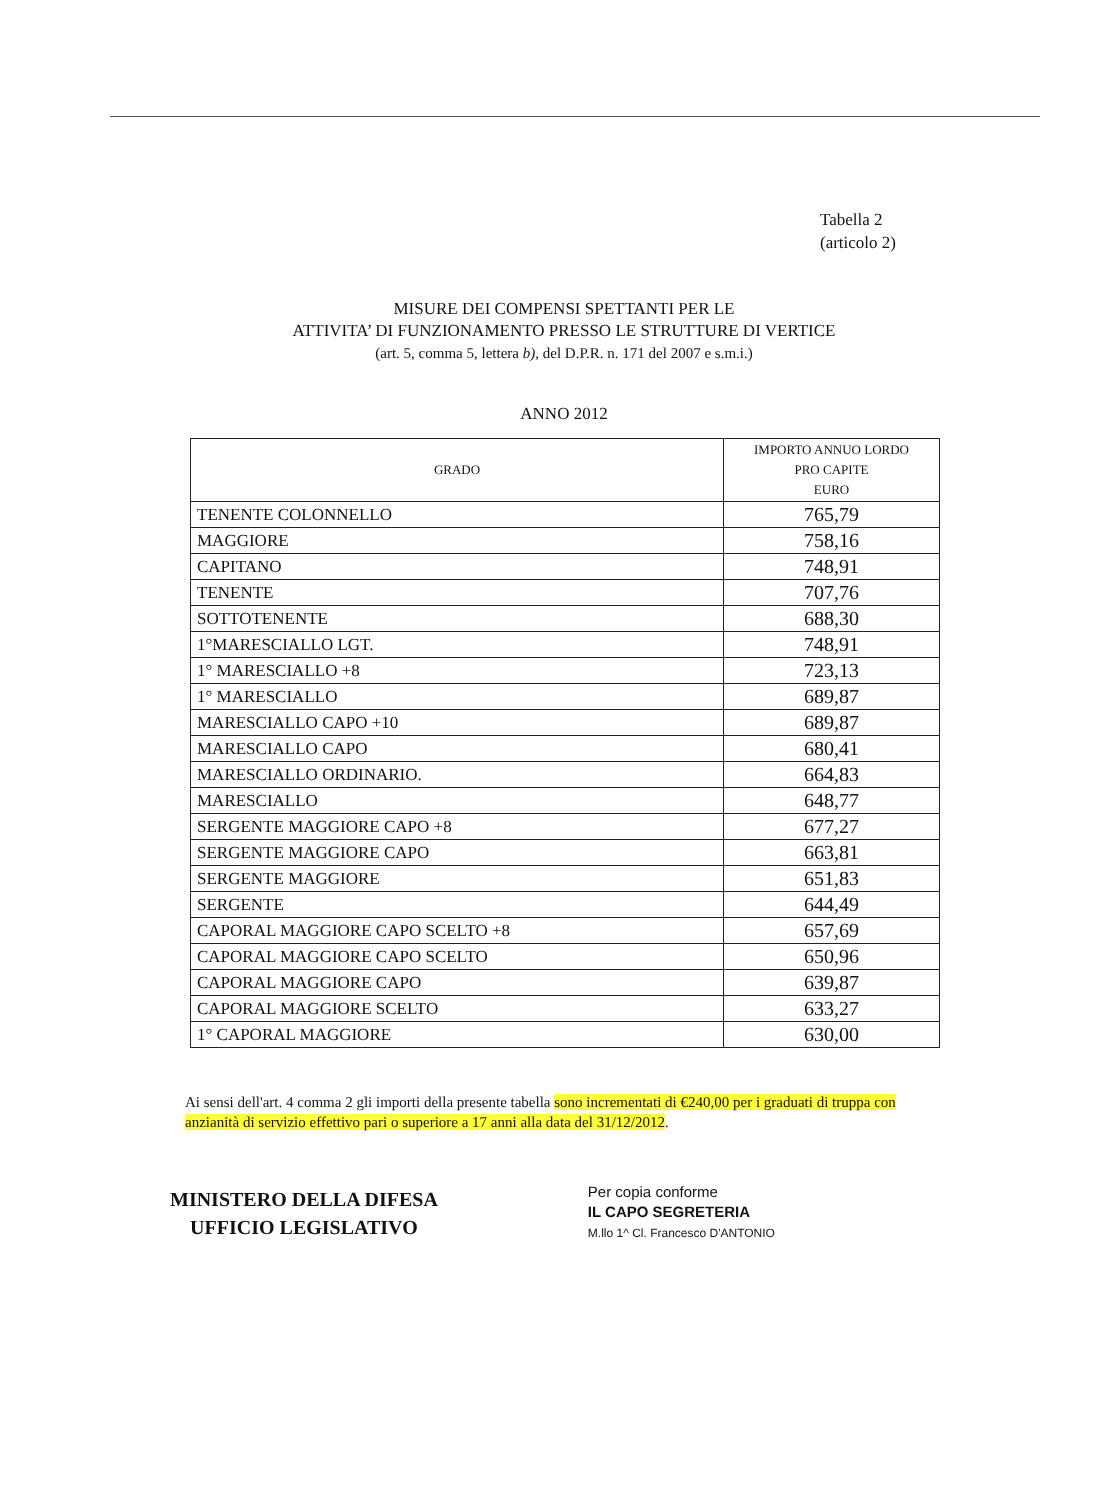Tabella 2
(articolo 2)
MISURE DEI COMPENSI SPETTANTI PER LE
ATTIVITA’ DI FUNZIONAMENTO PRESSO LE STRUTTURE DI VERTICE
(art. 5, comma 5, lettera b), del D.P.R. n. 171 del 2007 e s.m.i.)
ANNO 2012
| GRADO | IMPORTO ANNUO LORDO PRO CAPITE EURO |
| --- | --- |
| TENENTE COLONNELLO | 765,79 |
| MAGGIORE | 758,16 |
| CAPITANO | 748,91 |
| TENENTE | 707,76 |
| SOTTOTENENTE | 688,30 |
| 1°MARESCIALLO LGT. | 748,91 |
| 1° MARESCIALLO +8 | 723,13 |
| 1° MARESCIALLO | 689,87 |
| MARESCIALLO CAPO +10 | 689,87 |
| MARESCIALLO CAPO | 680,41 |
| MARESCIALLO ORDINARIO. | 664,83 |
| MARESCIALLO | 648,77 |
| SERGENTE MAGGIORE CAPO +8 | 677,27 |
| SERGENTE MAGGIORE CAPO | 663,81 |
| SERGENTE MAGGIORE | 651,83 |
| SERGENTE | 644,49 |
| CAPORAL MAGGIORE CAPO SCELTO +8 | 657,69 |
| CAPORAL MAGGIORE CAPO SCELTO | 650,96 |
| CAPORAL MAGGIORE CAPO | 639,87 |
| CAPORAL MAGGIORE SCELTO | 633,27 |
| 1° CAPORAL MAGGIORE | 630,00 |
Ai sensi dell'art. 4 comma 2 gli importi della presente tabella sono incrementati di €240,00 per i graduati di truppa con anzianità di servizio effettivo pari o superiore a 17 anni alla data del 31/12/2012.
MINISTERO DELLA DIFESA
UFFICIO LEGISLATIVO
Per copia conforme
IL CAPO SEGRETERIA
M.llo 1^ Cl. Francesco D'ANTONIO